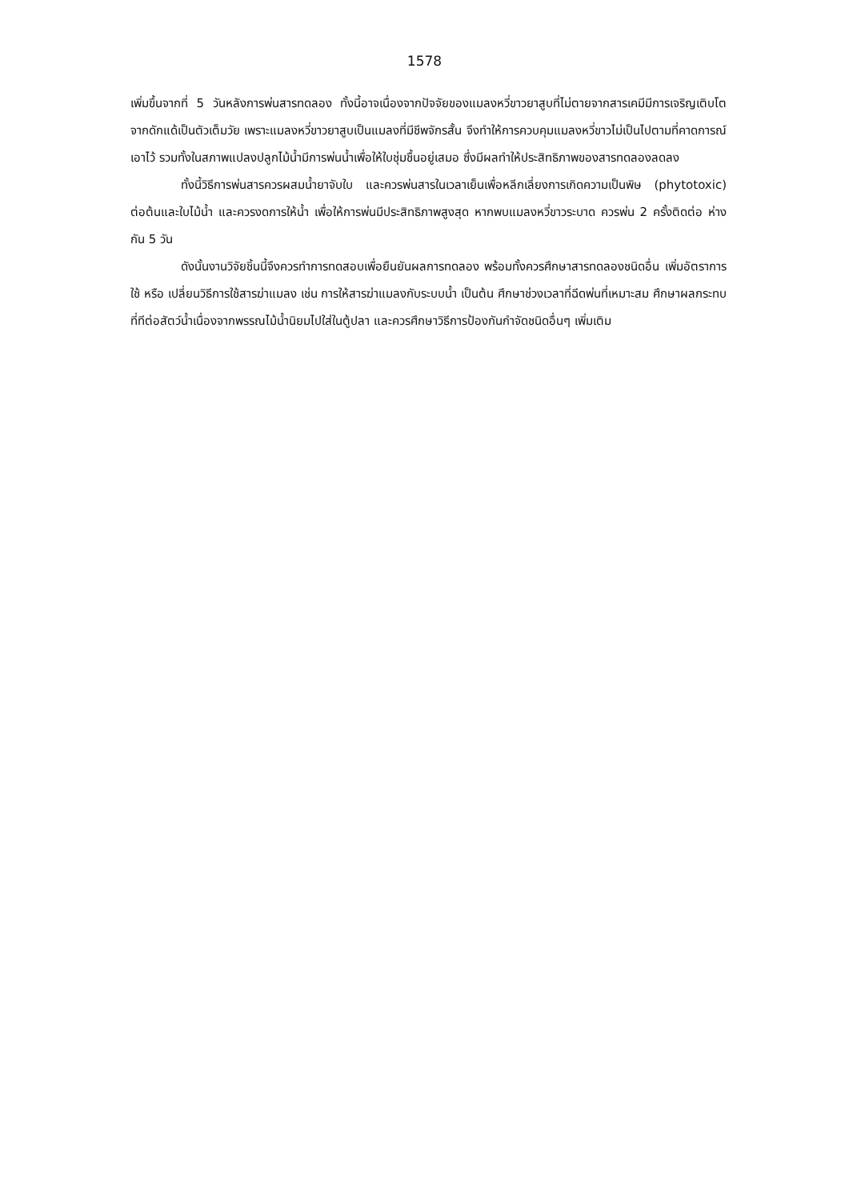1578
เพิ่มขึ้นจากที่ 5 วันหลังการพ่นสารทดลอง ทั้งนี้อาจเนื่องจากปัจจัยของแมลงหวี่ขาวยาสูบที่ไม่ตายจากสารเคมีมีการเจริญเติบโตจากดักแด้เป็นตัวเต็มวัย เพราะแมลงหวี่ขาวยาสูบเป็นแมลงที่มีชีพจักรสั้น จึงทำให้การควบคุมแมลงหวี่ขาวไม่เป็นไปตามที่คาดการณ์เอาไว้ รวมทั้งในสภาพแปลงปลูกไม้น้ำมีการพ่นน้ำเพื่อให้ใบชุ่มชื้นอยู่เสมอ ซึ่งมีผลทำให้ประสิทธิภาพของสารทดลองลดลง
ทั้งนี้วิธีการพ่นสารควรผสมน้ำยาจับใบ และควรพ่นสารในเวลาเย็นเพื่อหลีกเลี่ยงการเกิดความเป็นพิษ (phytotoxic) ต่อต้นและใบไม้น้ำ และควรงดการให้น้ำ เพื่อให้การพ่นมีประสิทธิภาพสูงสุด หากพบแมลงหวี่ขาวระบาด ควรพ่น 2 ครั้งติดต่อ ห่างกัน 5 วัน
ดังนั้นงานวิจัยชิ้นนี้จึงควรทำการทดสอบเพื่อยืนยันผลการทดลอง พร้อมทั้งควรศึกษาสารทดลองชนิดอื่น เพิ่มอัตราการใช้ หรือ เปลี่ยนวิธีการใช้สารฆ่าแมลง เช่น การให้สารฆ่าแมลงกับระบบน้ำ เป็นต้น ศึกษาช่วงเวลาที่ฉีดพ่นที่เหมาะสม ศึกษาผลกระทบที่ทีต่อสัตว์น้ำเนื่องจากพรรณไม้น้ำนิยมไปใส่ในตู้ปลา และควรศึกษาวิธีการป้องกันกำจัดชนิดอื่นๆ เพิ่มเติม